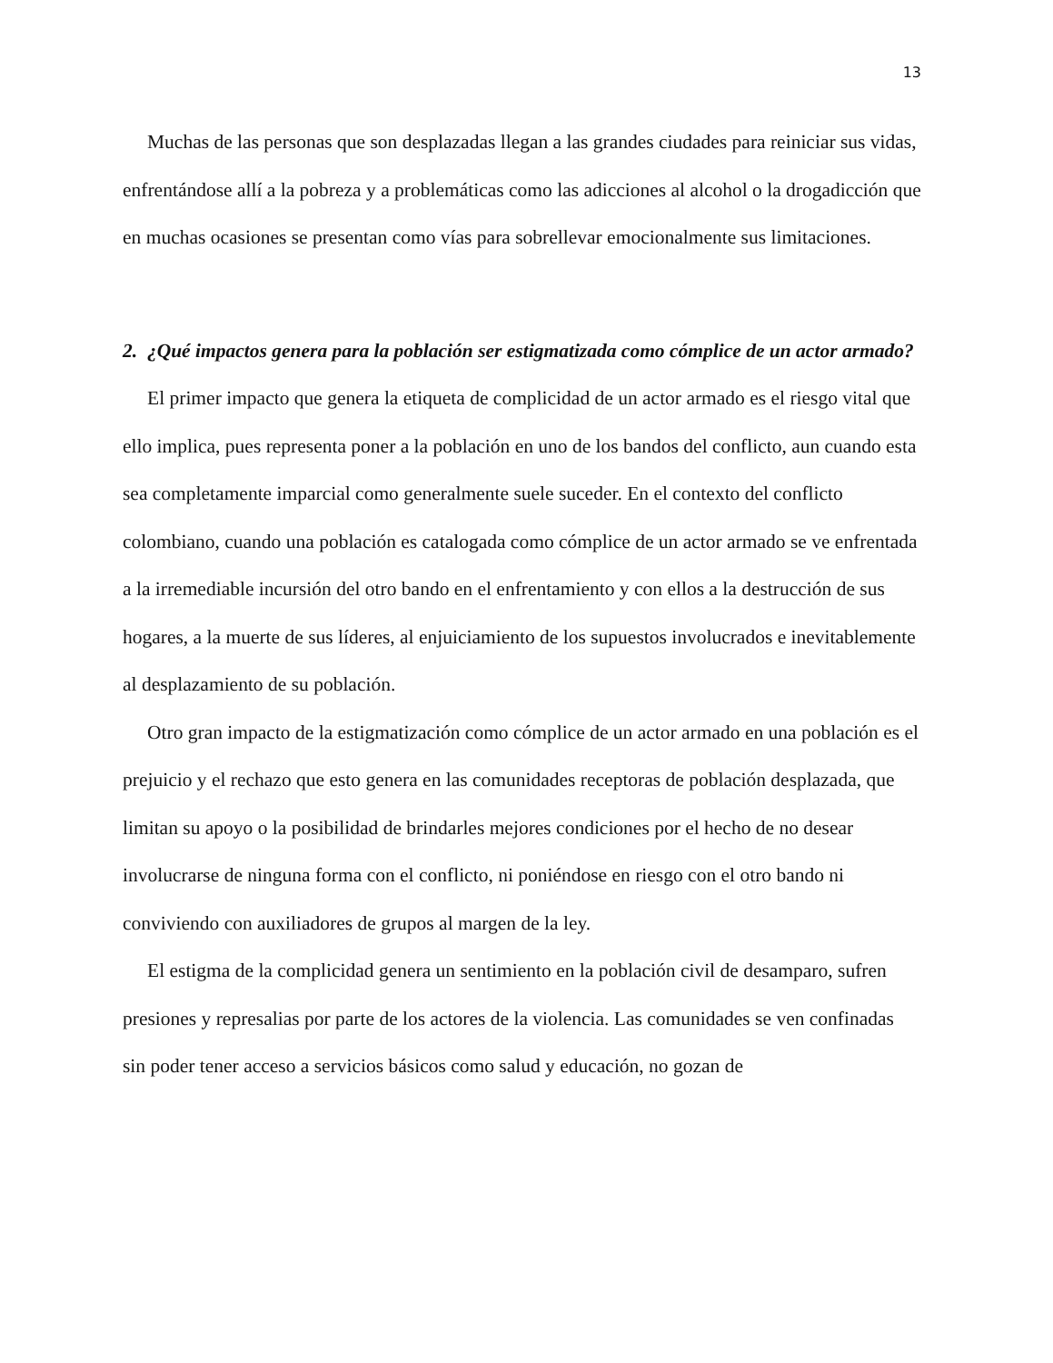13
Muchas de las personas que son desplazadas llegan a las grandes ciudades para reiniciar sus vidas, enfrentándose allí a la pobreza y a problemáticas como las adicciones al alcohol o la drogadicción que en muchas ocasiones se presentan como vías para sobrellevar emocionalmente sus limitaciones.
2. ¿Qué impactos genera para la población ser estigmatizada como cómplice de un actor armado?
El primer impacto que genera la etiqueta de complicidad de un actor armado es el riesgo vital que ello implica, pues representa poner a la población en uno de los bandos del conflicto, aun cuando esta sea completamente imparcial como generalmente suele suceder. En el contexto del conflicto colombiano, cuando una población es catalogada como cómplice de un actor armado se ve enfrentada a la irremediable incursión del otro bando en el enfrentamiento y con ellos a la destrucción de sus hogares, a la muerte de sus líderes, al enjuiciamiento de los supuestos involucrados e inevitablemente al desplazamiento de su población.
Otro gran impacto de la estigmatización como cómplice de un actor armado en una población es el prejuicio y el rechazo que esto genera en las comunidades receptoras de población desplazada, que limitan su apoyo o la posibilidad de brindarles mejores condiciones por el hecho de no desear involucrarse de ninguna forma con el conflicto, ni poniéndose en riesgo con el otro bando ni conviviendo con auxiliadores de grupos al margen de la ley.
El estigma de la complicidad genera un sentimiento en la población civil de desamparo, sufren presiones y represalias por parte de los actores de la violencia. Las comunidades se ven confinadas sin poder tener acceso a servicios básicos como salud y educación, no gozan de